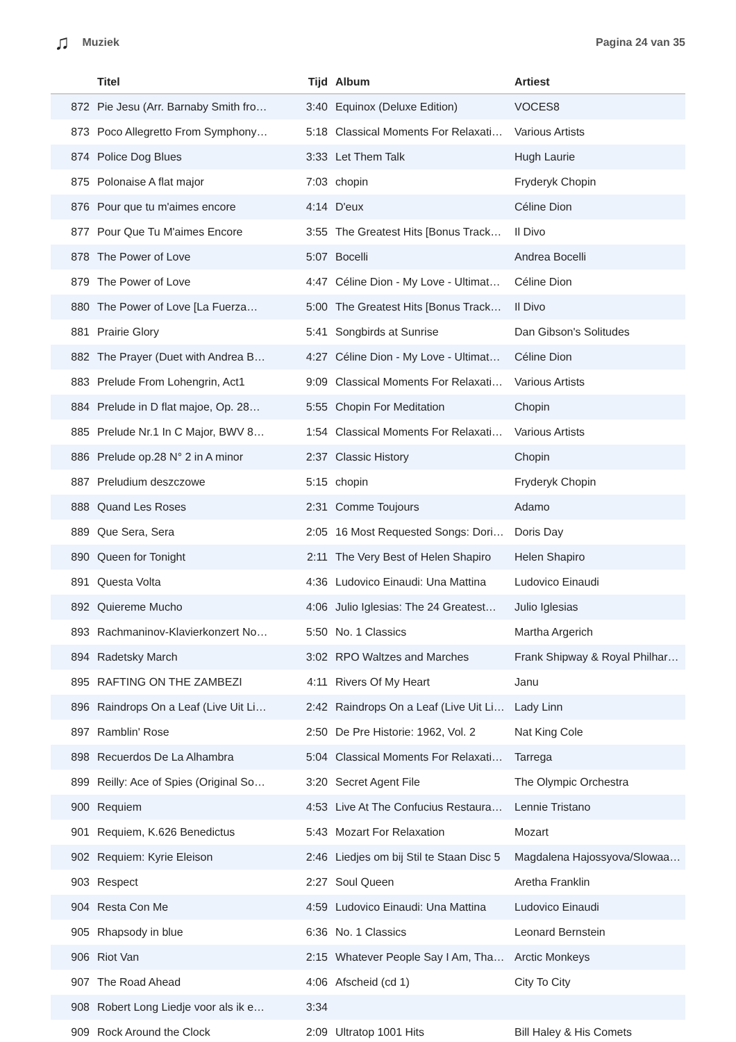♫ Muziek Pagina 24 van 35
| | Titel | Tijd | Album | Artiest |
| --- | --- | --- | --- | --- |
| 872 | Pie Jesu (Arr. Barnaby Smith fro… | 3:40 | Equinox (Deluxe Edition) | VOCES8 |
| 873 | Poco Allegretto From Symphony… | 5:18 | Classical Moments For Relaxati… | Various Artists |
| 874 | Police Dog Blues | 3:33 | Let Them Talk | Hugh Laurie |
| 875 | Polonaise A flat major | 7:03 | chopin | Fryderyk Chopin |
| 876 | Pour que tu m'aimes encore | 4:14 | D'eux | Céline Dion |
| 877 | Pour Que Tu M'aimes Encore | 3:55 | The Greatest Hits [Bonus Track… | Il Divo |
| 878 | The Power of Love | 5:07 | Bocelli | Andrea Bocelli |
| 879 | The Power of Love | 4:47 | Céline Dion - My Love - Ultimat… | Céline Dion |
| 880 | The Power of Love [La Fuerza… | 5:00 | The Greatest Hits [Bonus Track… | Il Divo |
| 881 | Prairie Glory | 5:41 | Songbirds at Sunrise | Dan Gibson's Solitudes |
| 882 | The Prayer (Duet with Andrea B… | 4:27 | Céline Dion - My Love - Ultimat… | Céline Dion |
| 883 | Prelude From Lohengrin, Act1 | 9:09 | Classical Moments For Relaxati… | Various Artists |
| 884 | Prelude in D flat majoe, Op. 28… | 5:55 | Chopin For Meditation | Chopin |
| 885 | Prelude Nr.1 In C Major, BWV 8… | 1:54 | Classical Moments For Relaxati… | Various Artists |
| 886 | Prelude op.28 N° 2 in A minor | 2:37 | Classic History | Chopin |
| 887 | Preludium deszczowe | 5:15 | chopin | Fryderyk Chopin |
| 888 | Quand Les Roses | 2:31 | Comme Toujours | Adamo |
| 889 | Que Sera, Sera | 2:05 | 16 Most Requested Songs: Dori… | Doris Day |
| 890 | Queen for Tonight | 2:11 | The Very Best of Helen Shapiro | Helen Shapiro |
| 891 | Questa Volta | 4:36 | Ludovico Einaudi: Una Mattina | Ludovico Einaudi |
| 892 | Quiereme Mucho | 4:06 | Julio Iglesias: The 24 Greatest… | Julio Iglesias |
| 893 | Rachmaninov-Klavierkonzert No… | 5:50 | No. 1 Classics | Martha Argerich |
| 894 | Radetsky March | 3:02 | RPO Waltzes and Marches | Frank Shipway & Royal Philhar… |
| 895 | RAFTING ON THE ZAMBEZI | 4:11 | Rivers Of My Heart | Janu |
| 896 | Raindrops On a Leaf (Live Uit Li… | 2:42 | Raindrops On a Leaf (Live Uit Li… | Lady Linn |
| 897 | Ramblin' Rose | 2:50 | De Pre Historie: 1962, Vol. 2 | Nat King Cole |
| 898 | Recuerdos De La Alhambra | 5:04 | Classical Moments For Relaxati… | Tarrega |
| 899 | Reilly: Ace of Spies (Original So… | 3:20 | Secret Agent File | The Olympic Orchestra |
| 900 | Requiem | 4:53 | Live At The Confucius Restaura… | Lennie Tristano |
| 901 | Requiem, K.626 Benedictus | 5:43 | Mozart For Relaxation | Mozart |
| 902 | Requiem: Kyrie Eleison | 2:46 | Liedjes om bij Stil te Staan Disc 5 | Magdalena Hajossyova/Slowaa… |
| 903 | Respect | 2:27 | Soul Queen | Aretha Franklin |
| 904 | Resta Con Me | 4:59 | Ludovico Einaudi: Una Mattina | Ludovico Einaudi |
| 905 | Rhapsody in blue | 6:36 | No. 1 Classics | Leonard Bernstein |
| 906 | Riot Van | 2:15 | Whatever People Say I Am, Tha… | Arctic Monkeys |
| 907 | The Road Ahead | 4:06 | Afscheid (cd 1) | City To City |
| 908 | Robert Long Liedje voor als ik e… | 3:34 | | |
| 909 | Rock Around the Clock | 2:09 | Ultratop 1001 Hits | Bill Haley & His Comets |